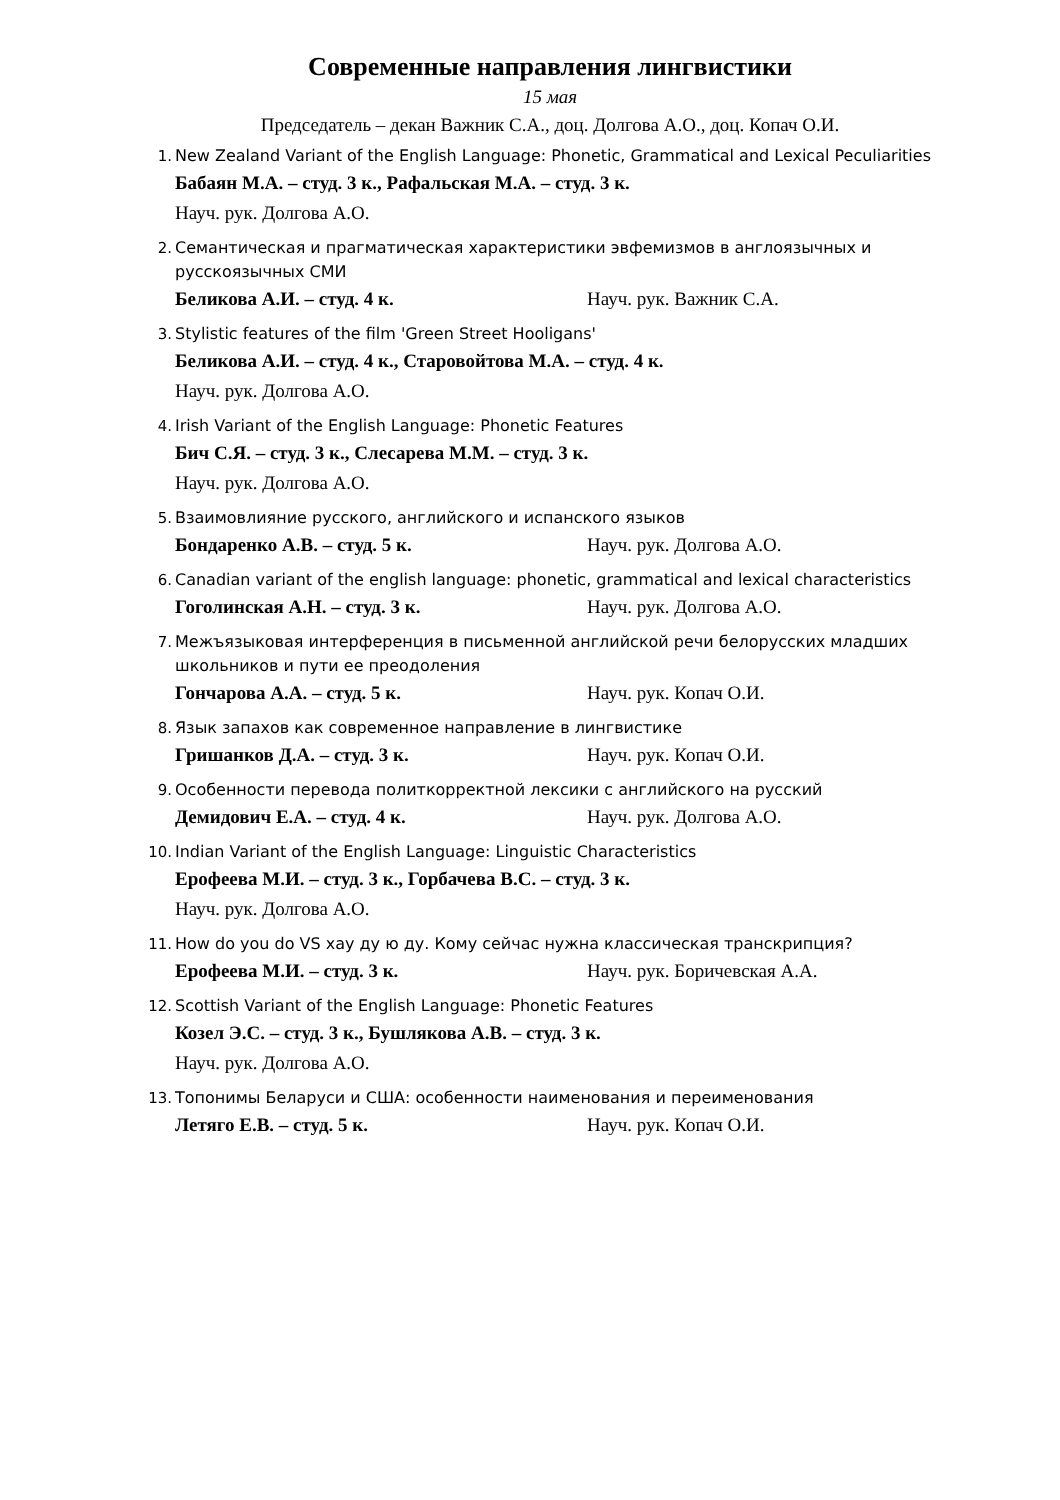Современные направления лингвистики
15 мая
Председатель – декан Важник С.А., доц. Долгова А.О., доц. Копач О.И.
1. New Zealand Variant of the English Language: Phonetic, Grammatical and Lexical Peculiarities
Бабаян М.А. – студ. 3 к., Рафальская М.А. – студ. 3 к.
Науч. рук. Долгова А.О.
2. Семантическая и прагматическая характеристики эвфемизмов в англоязычных и русскоязычных СМИ
Беликова А.И. – студ. 4 к. Науч. рук. Важник С.А.
3. Stylistic features of the film 'Green Street Hooligans'
Беликова А.И. – студ. 4 к., Старовойтова М.А. – студ. 4 к.
Науч. рук. Долгова А.О.
4. Irish Variant of the English Language: Phonetic Features
Бич С.Я. – студ. 3 к., Слесарева М.М. – студ. 3 к.
Науч. рук. Долгова А.О.
5. Взаимовлияние русского, английского и испанского языков
Бондаренко А.В. – студ. 5 к. Науч. рук. Долгова А.О.
6. Canadian variant of the english language: phonetic, grammatical and lexical characteristics
Гоголинская А.Н. – студ. 3 к. Науч. рук. Долгова А.О.
7. Межъязыковая интерференция в письменной английской речи белорусских младших школьников и пути ее преодоления
Гончарова А.А. – студ. 5 к. Науч. рук. Копач О.И.
8. Язык запахов как современное направление в лингвистике
Гришанков Д.А. – студ. 3 к. Науч. рук. Копач О.И.
9. Особенности перевода политкорректной лексики с английского на русский
Демидович Е.А. – студ. 4 к. Науч. рук. Долгова А.О.
10. Indian Variant of the English Language: Linguistic Characteristics
Ерофеева М.И. – студ. 3 к., Горбачева В.С. – студ. 3 к.
Науч. рук. Долгова А.О.
11. How do you do VS хау ду ю ду. Кому сейчас нужна классическая транскрипция?
Ерофеева М.И. – студ. 3 к. Науч. рук. Боричевская А.А.
12. Scottish Variant of the English Language: Phonetic Features
Козел Э.С. – студ. 3 к., Бушлякова А.В. – студ. 3 к.
Науч. рук. Долгова А.О.
13. Топонимы Беларуси и США: особенности наименования и переименования
Летяго Е.В. – студ. 5 к. Науч. рук. Копач О.И.